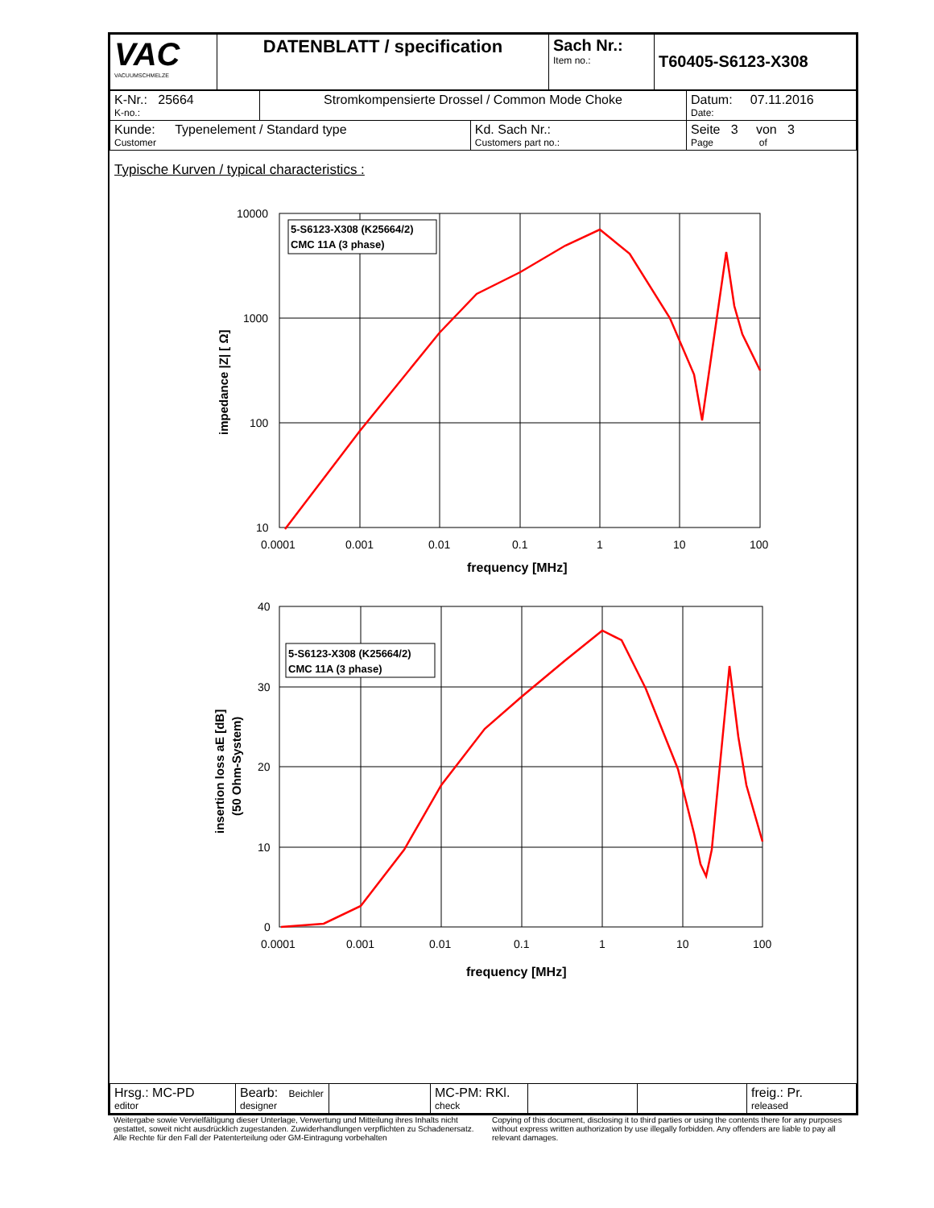| VAC VACUUMSCHMELZE | DATENBLATT / specification | Sach Nr.: Item no.: | T60405-S6123-X308 |
| K-Nr.: 25664 K-no.: | Stromkompensierte Drossel / Common Mode Choke | | Datum: 07.11.2016 Date: |
| Kunde: Typenelement / Standard type Customer | | Kd. Sach Nr.: Customers part no.: | Seite 3 von 3 Page of |
Typische Kurven / typical characteristics :
5-S6123-X308 (K25664/2)
CMC 11A (3 phase)
10000
1000
100
10
0.0001
0.001
0.01
0.1
1
10
100
frequency [MHz]
impedance |Z| [ Ω]
5-S6123-X308 (K25664/2)
CMC 11A (3 phase)
40
30
20
10
0
0.0001
0.001
0.01
0.1
1
10
100
frequency [MHz]
insertion loss aE [dB]
(50 Ohm-System)
| Hrsg.: MC-PD editor | Bearb: Beichler designer | | MC-PM: RKl. check | | | freig.: Pr. released |
Weitergabe sowie Vervielfältigung dieser Unterlage, Verwertung und Mitteilung ihres Inhalts nicht gestattet, soweit nicht ausdrücklich zugestanden. Zuwiderhandlungen verpflichten zu Schadenersatz. Alle Rechte für den Fall der Patenterteilung oder GM-Eintragung vorbehalten
Copying of this document, disclosing it to third parties or using the contents there for any purposes without express written authorization by use illegally forbidden. Any offenders are liable to pay all relevant damages.